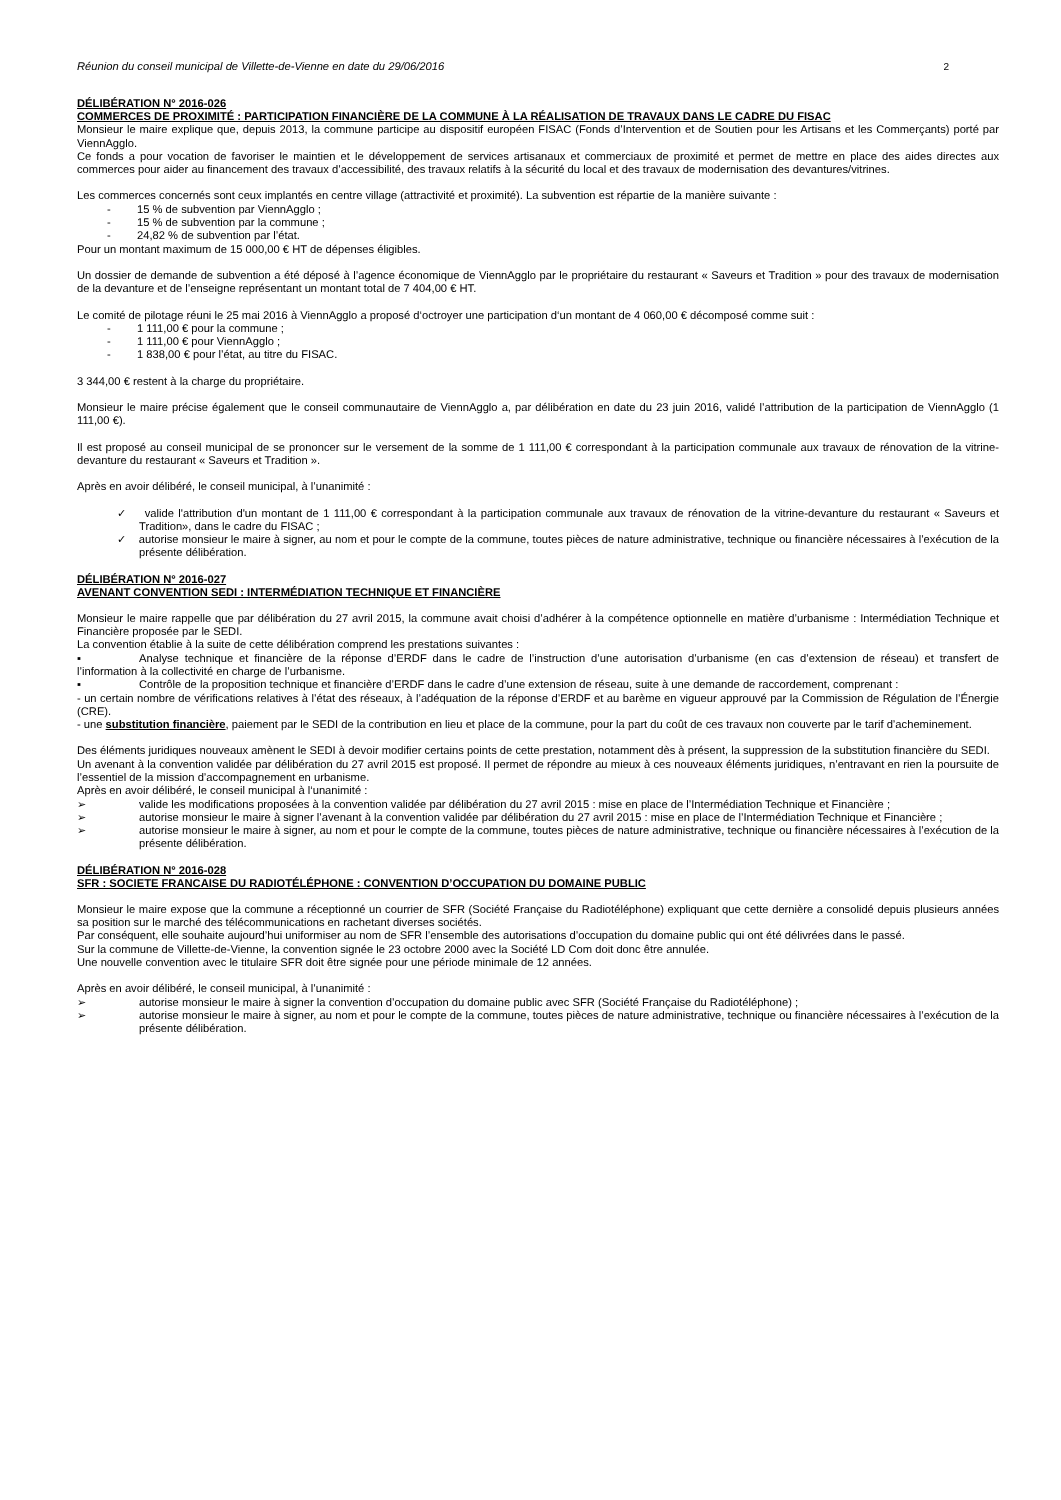Réunion du conseil municipal de Villette-de-Vienne en date du 29/06/2016 2
DÉLIBÉRATION N° 2016-026
COMMERCES DE PROXIMITÉ : PARTICIPATION FINANCIÈRE DE LA COMMUNE À LA RÉALISATION DE TRAVAUX DANS LE CADRE DU FISAC
Monsieur le maire explique que, depuis 2013, la commune participe au dispositif européen FISAC (Fonds d’Intervention et de Soutien pour les Artisans et les Commerçants) porté par ViennAgglo.
Ce fonds a pour vocation de favoriser le maintien et le développement de services artisanaux et commerciaux de proximité et permet de mettre en place des aides directes aux commerces pour aider au financement des travaux d’accessibilité, des travaux relatifs à la sécurité du local et des travaux de modernisation des devantures/vitrines.
Les commerces concernés sont ceux implantés en centre village (attractivité et proximité). La subvention est répartie de la manière suivante :
- 15 % de subvention par ViennAgglo ;
- 15 % de subvention par la commune ;
- 24,82 % de subvention par l’état.
Pour un montant maximum de 15 000,00 € HT de dépenses éligibles.
Un dossier de demande de subvention a été déposé à l’agence économique de ViennAgglo par le propriétaire du restaurant « Saveurs et Tradition » pour des travaux de modernisation de la devanture et de l’enseigne représentant un montant total de 7 404,00 € HT.
Le comité de pilotage réuni le 25 mai 2016 à ViennAgglo a proposé d‘octroyer une participation d‘un montant de 4 060,00 € décomposé comme suit :
- 1 111,00 € pour la commune ;
- 1 111,00 € pour ViennAgglo ;
- 1 838,00 € pour l’état, au titre du FISAC.
3 344,00 € restent à la charge du propriétaire.
Monsieur le maire précise également que le conseil communautaire de ViennAgglo a, par délibération en date du 23 juin 2016, validé l’attribution de la participation de ViennAgglo (1 111,00 €).
Il est proposé au conseil municipal de se prononcer sur le versement de la somme de 1 111,00 € correspondant à la participation communale aux travaux de rénovation de la vitrine-devanture du restaurant « Saveurs et Tradition ».
Après en avoir délibéré, le conseil municipal, à l’unanimité :
✓ valide l'attribution d'un montant de 1 111,00 € correspondant à la participation communale aux travaux de rénovation de la vitrine-devanture du restaurant « Saveurs et Tradition», dans le cadre du FISAC ;
✓ autorise monsieur le maire à signer, au nom et pour le compte de la commune, toutes pièces de nature administrative, technique ou financière nécessaires à l’exécution de la présente délibération.
DÉLIBÉRATION N° 2016-027
AVENANT CONVENTION SEDI : INTERMÉDIATION TECHNIQUE ET FINANCIÈRE
Monsieur le maire rappelle que par délibération du 27 avril 2015, la commune avait choisi d’adhérer à la compétence optionnelle en matière d’urbanisme : Intermédiation Technique et Financière proposée par le SEDI.
La convention établie à la suite de cette délibération comprend les prestations suivantes :
▪ Analyse technique et financière de la réponse d’ERDF dans le cadre de l’instruction d’une autorisation d’urbanisme (en cas d’extension de réseau) et transfert de l’information à la collectivité en charge de l’urbanisme.
▪ Contrôle de la proposition technique et financière d’ERDF dans le cadre d’une extension de réseau, suite à une demande de raccordement, comprenant :
- un certain nombre de vérifications relatives à l’état des réseaux, à l’adéquation de la réponse d’ERDF et au barème en vigueur approuvé par la Commission de Régulation de l’Énergie (CRE).
- une substitution financière, paiement par le SEDI de la contribution en lieu et place de la commune, pour la part du coût de ces travaux non couverte par le tarif d’acheminement.
Des éléments juridiques nouveaux amènent le SEDI à devoir modifier certains points de cette prestation, notamment dès à présent, la suppression de la substitution financière du SEDI.
Un avenant à la convention validée par délibération du 27 avril 2015 est proposé. Il permet de répondre au mieux à ces nouveaux éléments juridiques, n’entravant en rien la poursuite de l’essentiel de la mission d’accompagnement en urbanisme.
Après en avoir délibéré, le conseil municipal à l‘unanimité :
➢ valide les modifications proposées à la convention validée par délibération du 27 avril 2015 : mise en place de l’Intermédiation Technique et Financière ;
➢ autorise monsieur le maire à signer l’avenant à la convention validée par délibération du 27 avril 2015 : mise en place de l’Intermédiation Technique et Financière ;
➢ autorise monsieur le maire à signer, au nom et pour le compte de la commune, toutes pièces de nature administrative, technique ou financière nécessaires à l’exécution de la présente délibération.
DÉLIBÉRATION N° 2016-028
SFR : SOCIETE FRANCAISE DU RADIOTÉLÉPHONE : CONVENTION D’OCCUPATION DU DOMAINE PUBLIC
Monsieur le maire expose que la commune a réceptionné un courrier de SFR (Société Française du Radiotéléphone) expliquant que cette dernière a consolidé depuis plusieurs années sa position sur le marché des télécommunications en rachetant diverses sociétés.
Par conséquent, elle souhaite aujourd’hui uniformiser au nom de SFR l’ensemble des autorisations d’occupation du domaine public qui ont été délivrées dans le passé.
Sur la commune de Villette-de-Vienne, la convention signée le 23 octobre 2000 avec la Société LD Com doit donc être annulée.
Une nouvelle convention avec le titulaire SFR doit être signée pour une période minimale de 12 années.
Après en avoir délibéré, le conseil municipal, à l’unanimité :
➢ autorise monsieur le maire à signer la convention d’occupation du domaine public avec SFR (Société Française du Radiotéléphone) ;
➢ autorise monsieur le maire à signer, au nom et pour le compte de la commune, toutes pièces de nature administrative, technique ou financière nécessaires à l’exécution de la présente délibération.